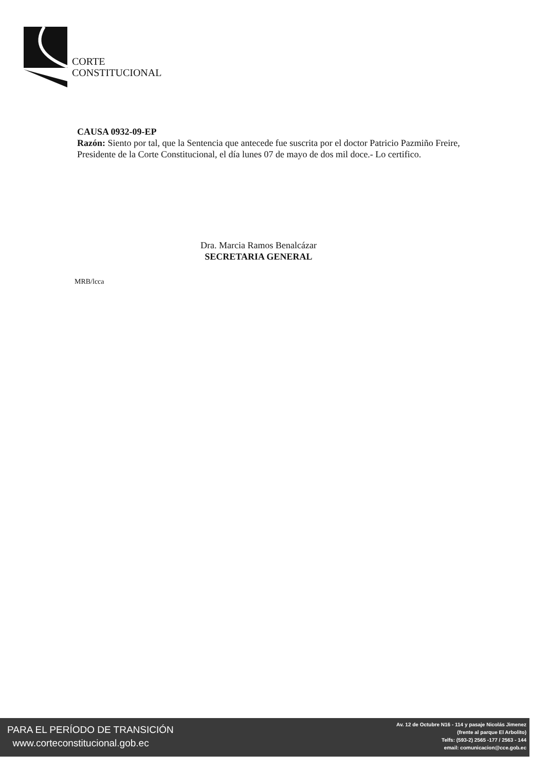CORTE
CONSTITUCIONAL
CAUSA 0932-09-EP
Razón: Siento por tal, que la Sentencia que antecede fue suscrita por el doctor Patricio Pazmiño Freire, Presidente de la Corte Constitucional, el día lunes 07 de mayo de dos mil doce.- Lo certifico.
Dra. Marcia Ramos Benalcázar
SECRETARIA GENERAL
MRB/lcca
PARA EL PERÍODO DE TRANSICIÓN
www.corteconstitucional.gob.ec
Av. 12 de Octubre N16 - 114 y pasaje Nicolás Jimenez
(frente al parque El Arbolito)
Telfs: (593-2) 2565 -177 / 2563 - 144
email: comunicacion@cce.gob.ec